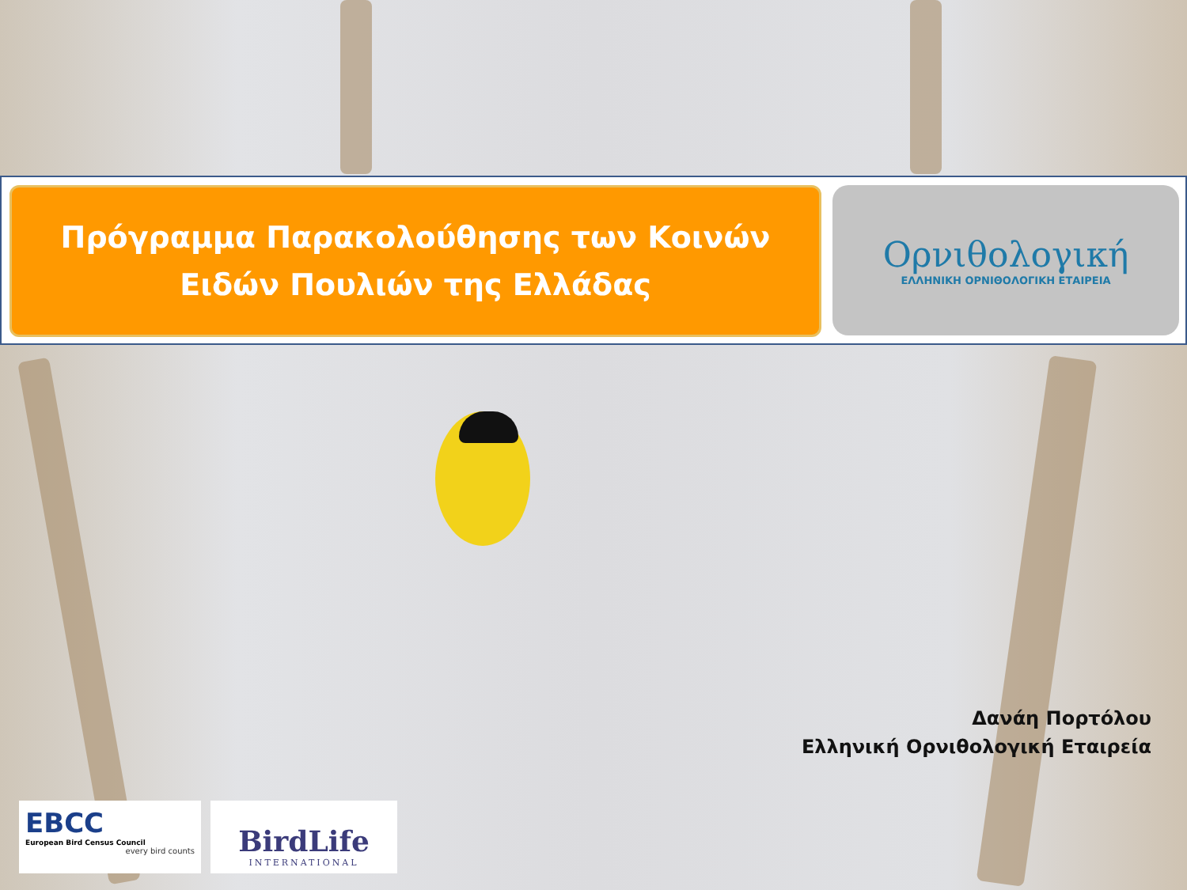Πρόγραμμα Παρακολούθησης των Κοινών
Ειδών Πουλιών της Ελλάδας
Ορνιθολογική
ΕΛΛΗΝΙΚΗ ΟΡΝΙΘΟΛΟΓΙΚΗ ΕΤΑΙΡΕΙΑ
Δανάη Πορτόλου
Ελληνική Ορνιθολογική Εταιρεία
EBCC
European Bird Census Council
every bird counts
BirdLife
INTERNATIONAL